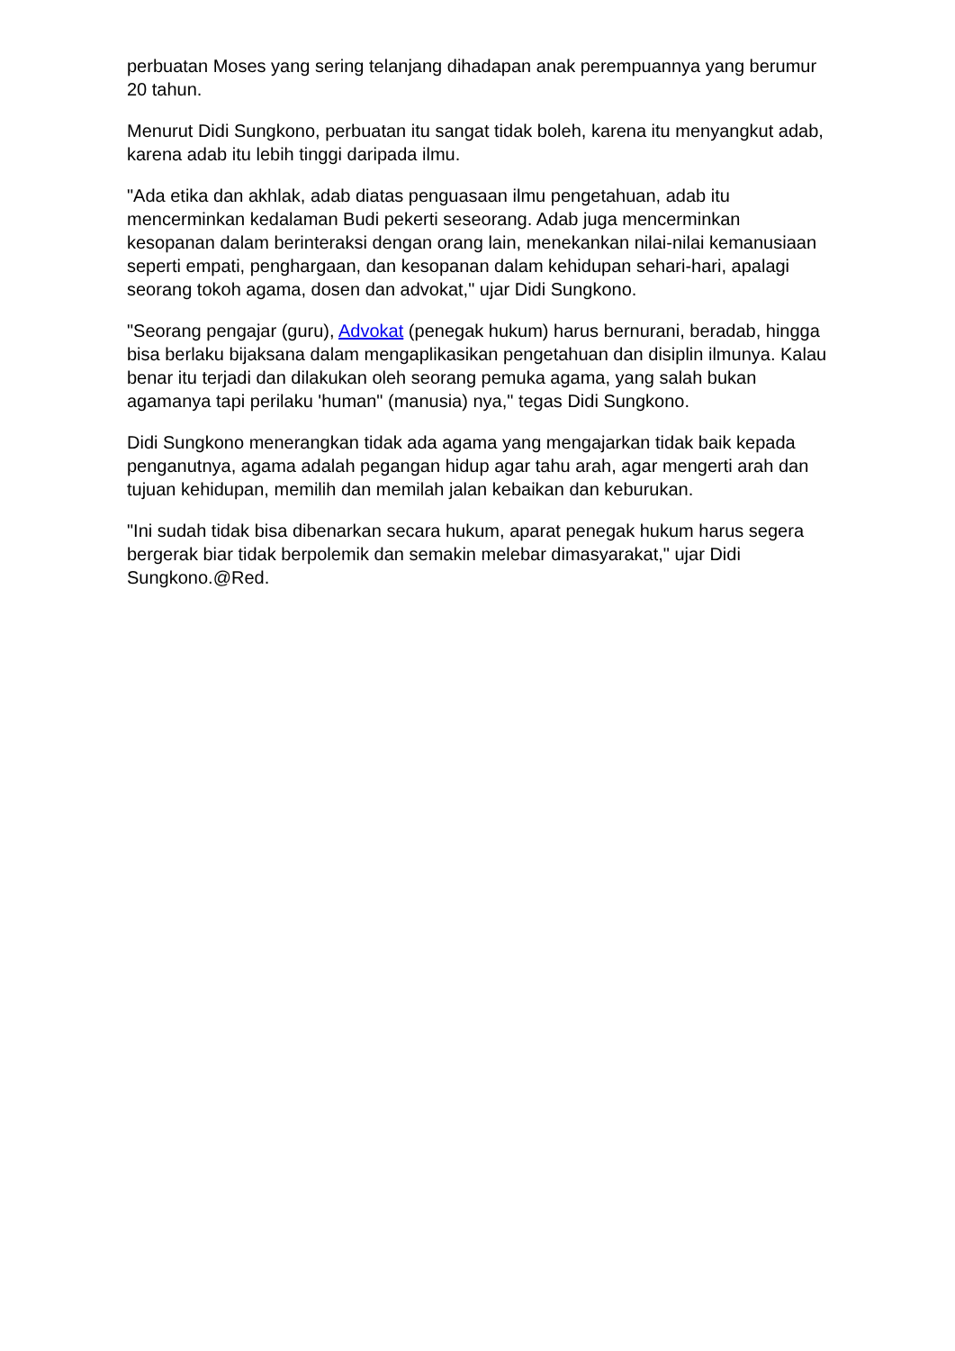perbuatan Moses yang sering telanjang dihadapan anak perempuannya yang berumur 20 tahun.
Menurut Didi Sungkono, perbuatan itu sangat tidak boleh, karena itu menyangkut adab, karena adab itu lebih tinggi daripada ilmu.
"Ada etika dan akhlak, adab diatas penguasaan ilmu pengetahuan, adab itu mencerminkan kedalaman Budi pekerti seseorang. Adab juga mencerminkan kesopanan dalam berinteraksi dengan orang lain, menekankan nilai-nilai kemanusiaan seperti empati, penghargaan, dan kesopanan dalam kehidupan sehari-hari, apalagi seorang tokoh agama, dosen dan advokat," ujar Didi Sungkono.
"Seorang pengajar (guru), Advokat (penegak hukum) harus bernurani, beradab, hingga bisa berlaku bijaksana dalam mengaplikasikan pengetahuan dan disiplin ilmunya. Kalau benar itu terjadi dan dilakukan oleh seorang pemuka agama, yang salah bukan agamanya tapi perilaku 'human" (manusia) nya," tegas Didi Sungkono.
Didi Sungkono menerangkan tidak ada agama yang mengajarkan tidak baik kepada penganutnya, agama adalah pegangan hidup agar tahu arah, agar mengerti arah dan tujuan kehidupan, memilih dan memilah jalan kebaikan dan keburukan.
"Ini sudah tidak bisa dibenarkan secara hukum, aparat penegak hukum harus segera bergerak biar tidak berpolemik dan semakin melebar dimasyarakat," ujar Didi Sungkono.@Red.